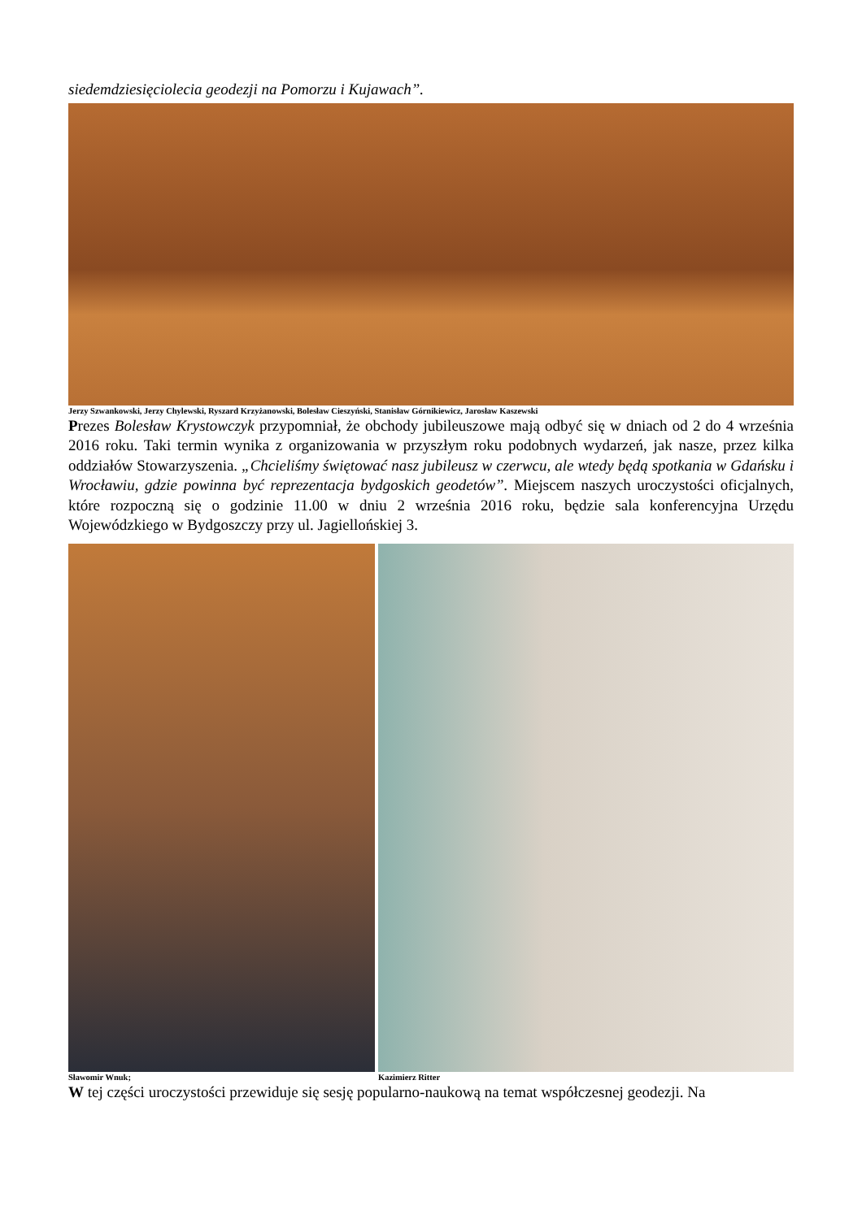siedemdziesięciolecia geodezji na Pomorzu i Kujawach”.
Jerzy Szwankowski, Jerzy Chylewski, Ryszard Krzyżanowski, Bolesław Cieszyński, Stanisław Górnikiewicz, Jarosław Kaszewski
Prezes Bolesław Krystowczyk przypomniał, że obchody jubileuszowe mają odbyć się w dniach od 2 do 4 września 2016 roku. Taki termin wynika z organizowania w przyszłym roku podobnych wydarzeń, jak nasze, przez kilka oddziałów Stowarzyszenia. „Chcieliśmy świętować nasz jubileusz w czerwcu, ale wtedy będą spotkania w Gdańsku i Wrocławiu, gdzie powinna być reprezentacja bydgoskich geodetów”. Miejscem naszych uroczystości oficjalnych, które rozpoczną się o godzinie 11.00 w dniu 2 września 2016 roku, będzie sala konferencyjna Urzędu Wojewódzkiego w Bydgoszczy przy ul. Jagiellońskiej 3.
Sławomir Wnuk; Kazimierz Ritter
W tej części uroczystości przewiduje się sesję popularno-naukową na temat współczesnej geodezji. Na